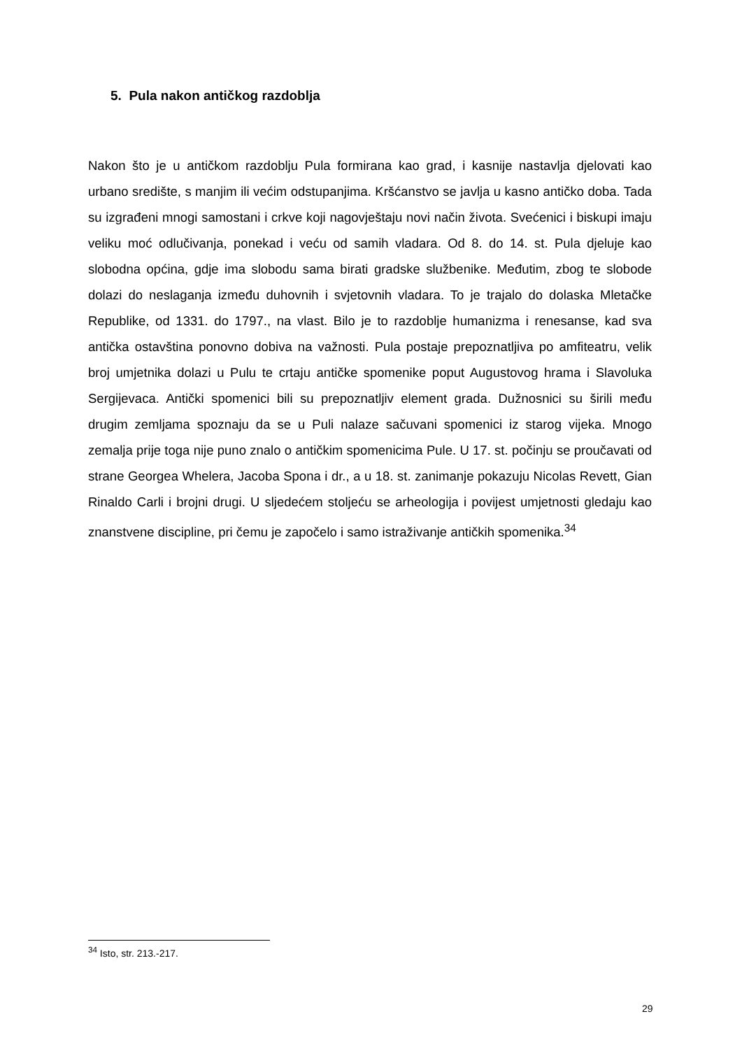5. Pula nakon antičkog razdoblja
Nakon što je u antičkom razdoblju Pula formirana kao grad, i kasnije nastavlja djelovati kao urbano središte, s manjim ili većim odstupanjima. Kršćanstvo se javlja u kasno antičko doba. Tada su izgrađeni mnogi samostani i crkve koji nagovještaju novi način života. Svećenici i biskupi imaju veliku moć odlučivanja, ponekad i veću od samih vladara. Od 8. do 14. st. Pula djeluje kao slobodna općina, gdje ima slobodu sama birati gradske službenike. Međutim, zbog te slobode dolazi do neslaganja između duhovnih i svjetovnih vladara. To je trajalo do dolaska Mletačke Republike, od 1331. do 1797., na vlast. Bilo je to razdoblje humanizma i renesanse, kad sva antička ostavština ponovno dobiva na važnosti. Pula postaje prepoznatljiva po amfiteatru, velik broj umjetnika dolazi u Pulu te crtaju antičke spomenike poput Augustovog hrama i Slavoluka Sergijevaca. Antički spomenici bili su prepoznatljiv element grada. Dužnosnici su širili među drugim zemljama spoznaju da se u Puli nalaze sačuvani spomenici iz starog vijeka. Mnogo zemalja prije toga nije puno znalo o antičkim spomenicima Pule. U 17. st. počinju se proučavati od strane Georgea Whelera, Jacoba Spona i dr., a u 18. st. zanimanje pokazuju Nicolas Revett, Gian Rinaldo Carli i brojni drugi. U sljedećem stoljeću se arheologija i povijest umjetnosti gledaju kao znanstvene discipline, pri čemu je započelo i samo istraživanje antičkih spomenika.<sup>34</sup>
<sup>34</sup> Isto, str. 213.-217.
29